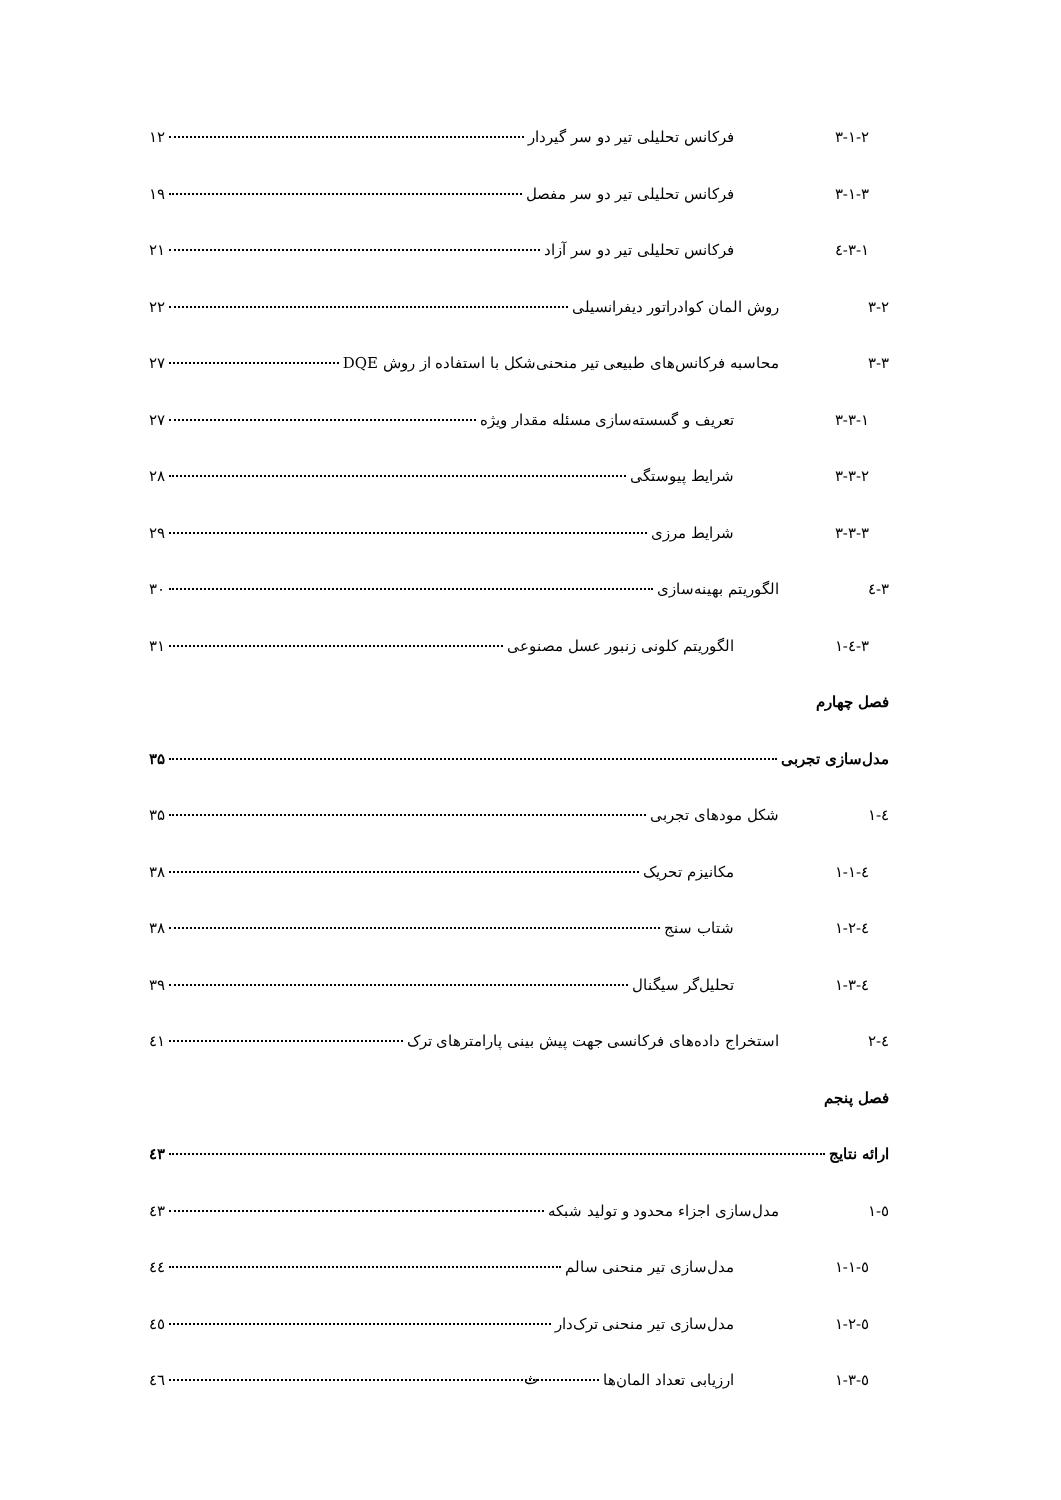۳-۱-۲ فرکانس تحلیلی تیر دو سر گیردار ۱۲
۳-۱-۳ فرکانس تحلیلی تیر دو سر مفصل ۱۹
۳-۱-٤ فرکانس تحلیلی تیر دو سر آزاد ۲۱
۳-۲ روش المان کوادراتور دیفرانسیلی ۲۲
۳-۳ محاسبه فرکانس‌های طبیعی تیر منحنی‌شکل با استفاده از روش DQE ۲۷
۳-۳-۱ تعریف و گسسته‌سازی مسئله مقدار ویژه ۲۷
۳-۳-۲ شرایط پیوستگی ۲۸
۳-۳-۳ شرایط مرزی ۲۹
۳-٤ الگوریتم بهینه‌سازی ۳۰
۳-٤-۱ الگوریتم کلونی زنبور عسل مصنوعی ۳۱
فصل چهارم
مدل‌سازی تجربی ۳۵
٤-۱ شکل مودهای تجربی ۳۵
٤-۱-۱ مکانیزم تحریک ۳۸
٤-۱-۲ شتاب سنج ۳۸
٤-۱-۳ تحلیل‌گر سیگنال ۳۹
٤-۲ استخراج داده‌های فرکانسی جهت پیش بینی پارامترهای ترک ٤۱
فصل پنجم
ارائه نتایج ٤۳
٥-۱ مدل‌سازی اجزاء محدود و تولید شبکه ٤۳
٥-۱-۱ مدل‌سازی تیر منحنی سالم ٤٤
٥-۱-۲ مدل‌سازی تیر منحنی ترک‌دار ٤٥
٥-۱-۳ ارزیابی تعداد المان‌ها ٤٦
ث